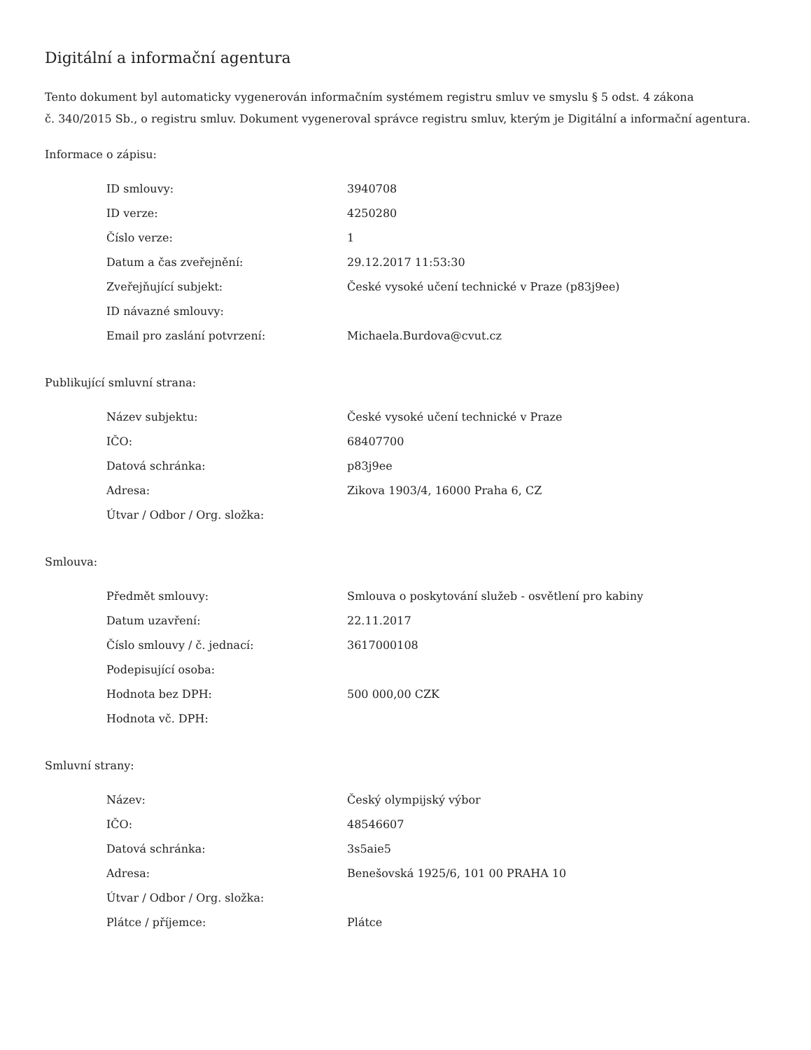Digitální a informační agentura
Tento dokument byl automaticky vygenerován informačním systémem registru smluv ve smyslu § 5 odst. 4 zákona
č. 340/2015 Sb., o registru smluv. Dokument vygeneroval správce registru smluv, kterým je Digitální a informační agentura.
Informace o zápisu:
| ID smlouvy: | 3940708 |
| ID verze: | 4250280 |
| Číslo verze: | 1 |
| Datum a čas zveřejnění: | 29.12.2017 11:53:30 |
| Zveřejňující subjekt: | České vysoké učení technické v Praze (p83j9ee) |
| ID návazné smlouvy: | |
| Email pro zaslání potvrzení: | Michaela.Burdova@cvut.cz |
Publikující smluvní strana:
| Název subjektu: | České vysoké učení technické v Praze |
| IČO: | 68407700 |
| Datová schránka: | p83j9ee |
| Adresa: | Zikova 1903/4, 16000 Praha 6, CZ |
| Útvar / Odbor / Org. složka: | |
Smlouva:
| Předmět smlouvy: | Smlouva o poskytování služeb - osvětlení pro kabiny |
| Datum uzavření: | 22.11.2017 |
| Číslo smlouvy / č. jednací: | 3617000108 |
| Podepisující osoba: | |
| Hodnota bez DPH: | 500 000,00 CZK |
| Hodnota vč. DPH: | |
Smluvní strany:
| Název: | Český olympijský výbor |
| IČO: | 48546607 |
| Datová schránka: | 3s5aie5 |
| Adresa: | Benešovská 1925/6, 101 00 PRAHA 10 |
| Útvar / Odbor / Org. složka: | |
| Plátce / příjemce: | Plátce |